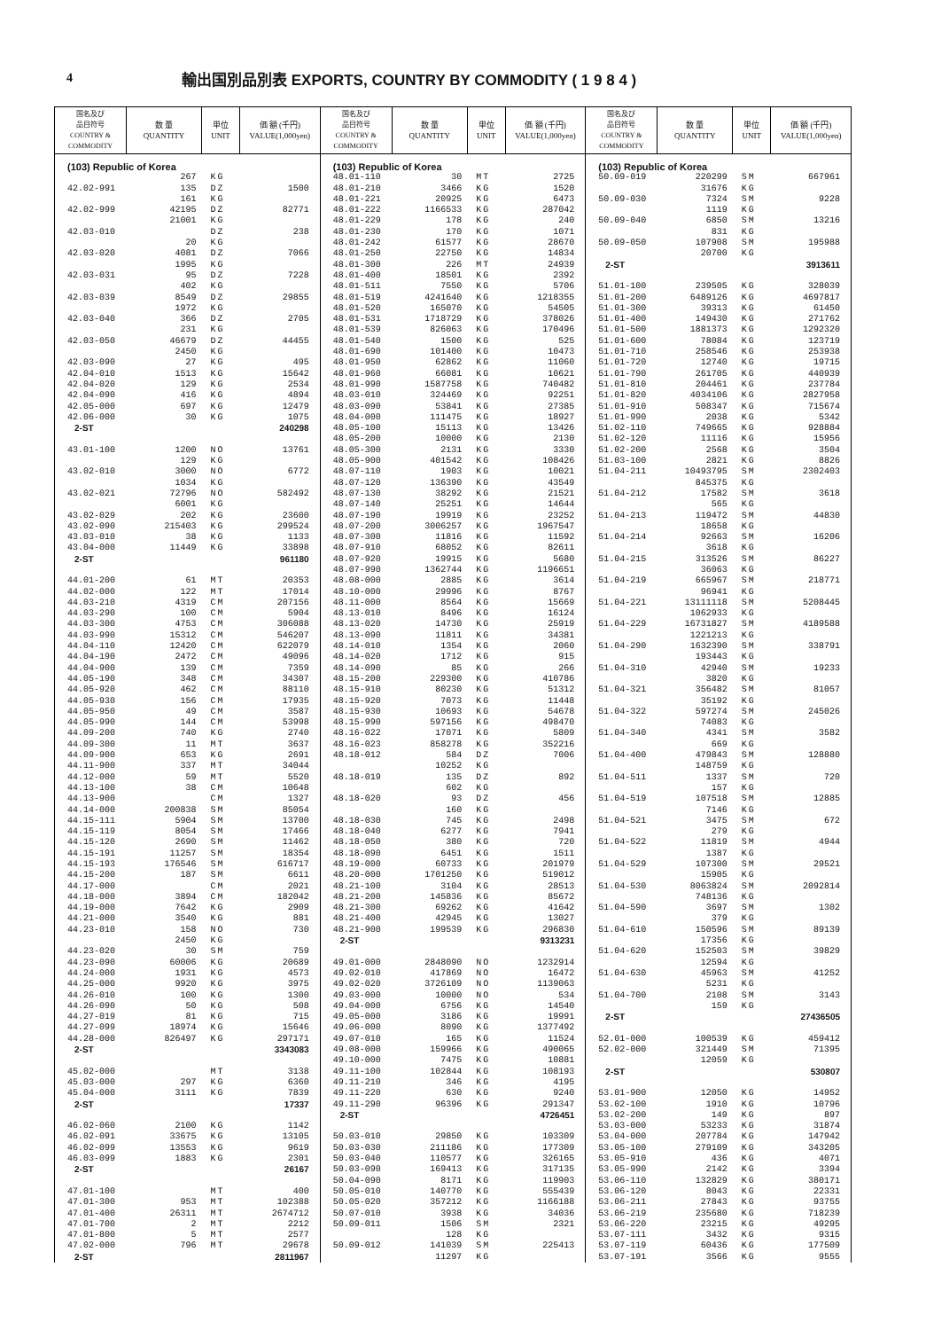4 輸出国別品別表 EXPORTS, COUNTRY BY COMMODITY ( 1 9 8 4 )
| 国名及び 品目符号 COUNTRY & COMMODITY | 数 量 QUANTITY | 単位 UNIT | 価 額 (千円) VALUE(1,000yen) |
| --- | --- | --- | --- |
| (103) Republic of Korea | | | |
| | 267 | KG | |
| 42.02-991 | 135 | DZ | 1500 |
| | 161 | KG | |
| 42.02-999 | 42195 | DZ | 82771 |
| | 21001 | KG | |
| 42.03-010 | | DZ | 238 |
| | 20 | KG | |
| 42.03-020 | 4081 | DZ | 7066 |
| | 1995 | KG | |
| 42.03-031 | 95 | DZ | 7228 |
| | 402 | KG | |
| 42.03-039 | 8549 | DZ | 29855 |
| | 1972 | KG | |
| 42.03-040 | 366 | DZ | 2705 |
| | 231 | KG | |
| 42.03-050 | 46679 | DZ | 44455 |
| | 2450 | KG | |
| 42.03-090 | 27 | KG | 495 |
| 42.04-010 | 1513 | KG | 15642 |
| 42.04-020 | 129 | KG | 2534 |
| 42.04-090 | 416 | KG | 4894 |
| 42.05-000 | 697 | KG | 12479 |
| 42.06-000 | 30 | KG | 1075 |
| 2-ST | | | 240298 |
| 43.01-100 | 1200 | NO | 13761 |
| | 129 | KG | |
| 43.02-010 | 3000 | NO | 6772 |
| | 1034 | KG | |
| 43.02-021 | 72796 | NO | 582492 |
| | 6001 | KG | |
| 43.02-029 | 202 | KG | 23600 |
| 43.02-090 | 215403 | KG | 299524 |
| 43.03-010 | 38 | KG | 1133 |
| 43.04-000 | 11449 | KG | 33898 |
| 2-ST | | | 961180 |
| 44.01-200 | 61 | MT | 20353 |
| 44.02-000 | 122 | MT | 17014 |
| 44.03-210 | 4319 | CM | 207156 |
| 44.03-290 | 100 | CM | 5904 |
| 44.03-300 | 4753 | CM | 306088 |
| 44.03-990 | 15312 | CM | 546207 |
| 44.04-110 | 12420 | CM | 622079 |
| 44.04-190 | 2472 | CM | 49096 |
| 44.04-900 | 139 | CM | 7359 |
| 44.05-190 | 348 | CM | 34307 |
| 44.05-920 | 462 | CM | 88110 |
| 44.05-930 | 156 | CM | 17935 |
| 44.05-950 | 49 | CM | 3587 |
| 44.05-990 | 144 | CM | 53998 |
| 44.09-200 | 740 | KG | 2740 |
| 44.09-300 | 11 | MT | 3637 |
| 44.09-900 | 653 | KG | 2691 |
| 44.11-900 | 337 | MT | 34044 |
| 44.12-000 | 59 | MT | 5520 |
| 44.13-100 | 38 | CM | 10648 |
| 44.13-900 | | CM | 1327 |
| 44.14-000 | 200838 | SM | 85054 |
| 44.15-111 | 5904 | SM | 13700 |
| 44.15-119 | 8054 | SM | 17466 |
| 44.15-120 | 2690 | SM | 11462 |
| 44.15-191 | 11257 | SM | 18354 |
| 44.15-193 | 176546 | SM | 616717 |
| 44.15-200 | 187 | SM | 6611 |
| 44.17-000 | | CM | 2021 |
| 44.18-000 | 3894 | CM | 182042 |
| 44.19-000 | 7642 | KG | 2909 |
| 44.21-000 | 3540 | KG | 881 |
| 44.23-010 | 158 | NO | 730 |
| | 2450 | KG | |
| 44.23-020 | 30 | SM | 759 |
| 44.23-090 | 60006 | KG | 20689 |
| 44.24-000 | 1931 | KG | 4573 |
| 44.25-000 | 9920 | KG | 3975 |
| 44.26-010 | 100 | KG | 1300 |
| 44.26-090 | 50 | KG | 508 |
| 44.27-019 | 81 | KG | 715 |
| 44.27-099 | 18974 | KG | 15646 |
| 44.28-000 | 826497 | KG | 297171 |
| 2-ST | | | 3343083 |
| 45.02-000 | | MT | 3138 |
| 45.03-000 | 297 | KG | 6360 |
| 45.04-000 | 3111 | KG | 7839 |
| 2-ST | | | 17337 |
| 46.02-060 | 2100 | KG | 1142 |
| 46.02-091 | 33675 | KG | 13105 |
| 46.02-099 | 13553 | KG | 9619 |
| 46.03-099 | 1883 | KG | 2301 |
| 2-ST | | | 26167 |
| 47.01-100 | | MT | 400 |
| 47.01-300 | 953 | MT | 102388 |
| 47.01-400 | 26311 | MT | 2674712 |
| 47.01-700 | 2 | MT | 2212 |
| 47.01-800 | 5 | MT | 2577 |
| 47.02-000 | 796 | MT | 29678 |
| 2-ST | | | 2811967 |
| 国名及び 品目符号 COUNTRY & COMMODITY | 数 量 QUANTITY | 単位 UNIT | 価 額 (千円) VALUE(1,000yen) |
| --- | --- | --- | --- |
| (103) Republic of Korea | | | |
| 48.01-110 | 30 | MT | 2725 |
| 48.01-210 | 3466 | KG | 1520 |
| 48.01-221 | 20925 | KG | 6473 |
| 48.01-222 | 1166533 | KG | 287042 |
| 48.01-229 | 178 | KG | 240 |
| 48.01-230 | 170 | KG | 1071 |
| 48.01-242 | 61577 | KG | 28670 |
| 48.01-250 | 22750 | KG | 14834 |
| 48.01-300 | 226 | MT | 24939 |
| 48.01-400 | 18501 | KG | 2392 |
| 48.01-511 | 7550 | KG | 5706 |
| 48.01-519 | 4241640 | KG | 1218355 |
| 48.01-520 | 165070 | KG | 54505 |
| 48.01-531 | 1718729 | KG | 378026 |
| 48.01-539 | 826063 | KG | 170496 |
| 48.01-540 | 1500 | KG | 525 |
| 48.01-690 | 101400 | KG | 10473 |
| 48.01-950 | 62862 | KG | 11060 |
| 48.01-960 | 66081 | KG | 10621 |
| 48.01-990 | 1587758 | KG | 740482 |
| 48.03-010 | 324469 | KG | 92251 |
| 48.03-090 | 53841 | KG | 27385 |
| 48.04-000 | 111475 | KG | 18927 |
| 48.05-100 | 15113 | KG | 13426 |
| 48.05-200 | 10000 | KG | 2130 |
| 48.05-300 | 2131 | KG | 3330 |
| 48.05-900 | 401542 | KG | 108426 |
| 48.07-110 | 1903 | KG | 10021 |
| 48.07-120 | 136390 | KG | 43549 |
| 48.07-130 | 38292 | KG | 21521 |
| 48.07-140 | 25251 | KG | 14644 |
| 48.07-190 | 19919 | KG | 23252 |
| 48.07-200 | 3006257 | KG | 1967547 |
| 48.07-300 | 11816 | KG | 11592 |
| 48.07-910 | 68052 | KG | 82611 |
| 48.07-920 | 19915 | KG | 5680 |
| 48.07-990 | 1362744 | KG | 1196651 |
| 48.08-000 | 2885 | KG | 3614 |
| 48.10-000 | 29996 | KG | 8767 |
| 48.11-000 | 8564 | KG | 15669 |
| 48.13-010 | 8496 | KG | 16124 |
| 48.13-020 | 14730 | KG | 25919 |
| 48.13-090 | 11811 | KG | 34381 |
| 48.14-010 | 1354 | KG | 2060 |
| 48.14-020 | 1712 | KG | 915 |
| 48.14-090 | 85 | KG | 266 |
| 48.15-200 | 229300 | KG | 410786 |
| 48.15-910 | 80230 | KG | 51312 |
| 48.15-920 | 7073 | KG | 11448 |
| 48.15-930 | 10693 | KG | 54678 |
| 48.15-990 | 597156 | KG | 498470 |
| 48.16-022 | 17071 | KG | 5809 |
| 48.16-023 | 858278 | KG | 352216 |
| 48.18-012 | 584 | DZ | 7006 |
| | 10252 | KG | |
| 48.18-019 | 135 | DZ | 892 |
| | 602 | KG | |
| 48.18-020 | 93 | DZ | 456 |
| | 160 | KG | |
| 48.18-030 | 745 | KG | 2498 |
| 48.18-040 | 6277 | KG | 7941 |
| 48.18-050 | 380 | KG | 720 |
| 48.18-090 | 6451 | KG | 1511 |
| 48.19-000 | 60733 | KG | 201979 |
| 48.20-000 | 1701250 | KG | 519012 |
| 48.21-100 | 3104 | KG | 28513 |
| 48.21-200 | 145836 | KG | 85672 |
| 48.21-300 | 69262 | KG | 41642 |
| 48.21-400 | 42945 | KG | 13027 |
| 48.21-900 | 199539 | KG | 296830 |
| 2-ST | | | 9313231 |
| 49.01-000 | 2848090 | NO | 1232914 |
| 49.02-010 | 417869 | NO | 16472 |
| 49.02-020 | 3726109 | NO | 1139063 |
| 49.03-000 | 10000 | NO | 534 |
| 49.04-000 | 6756 | KG | 14540 |
| 49.05-000 | 3186 | KG | 19991 |
| 49.06-000 | 8090 | KG | 1377492 |
| 49.07-010 | 165 | KG | 11524 |
| 49.08-000 | 159966 | KG | 490065 |
| 49.10-000 | 7475 | KG | 10881 |
| 49.11-100 | 102844 | KG | 108193 |
| 49.11-210 | 346 | KG | 4195 |
| 49.11-220 | 630 | KG | 9240 |
| 49.11-290 | 96396 | KG | 291347 |
| 2-ST | | | 4726451 |
| 50.03-010 | 29850 | KG | 103309 |
| 50.03-030 | 211186 | KG | 177309 |
| 50.03-040 | 110577 | KG | 326165 |
| 50.03-090 | 169413 | KG | 317135 |
| 50.04-090 | 8171 | KG | 119903 |
| 50.05-010 | 140770 | KG | 555439 |
| 50.05-020 | 357212 | KG | 1166188 |
| 50.07-010 | 3938 | KG | 34036 |
| 50.09-011 | 1506 | SM | 2321 |
| | 128 | KG | |
| 50.09-012 | 141039 | SM | 225413 |
| | 11297 | KG | |
| 国名及び 品目符号 COUNTRY & COMMODITY | 数 量 QUANTITY | 単位 UNIT | 価 額 (千円) VALUE(1,000yen) |
| --- | --- | --- | --- |
| (103) Republic of Korea | | | |
| 50.09-019 | 220299 | SM | 667961 |
| | 31676 | KG | |
| 50.09-030 | 7324 | SM | 9228 |
| | 1119 | KG | |
| 50.09-040 | 6850 | SM | 13216 |
| | 831 | KG | |
| 50.09-050 | 107908 | SM | 195988 |
| | 20700 | KG | |
| 2-ST | | | 3913611 |
| 51.01-100 | 239505 | KG | 328039 |
| 51.01-200 | 6489126 | KG | 4697817 |
| 51.01-300 | 39313 | KG | 61450 |
| 51.01-400 | 149430 | KG | 271762 |
| 51.01-500 | 1881373 | KG | 1292320 |
| 51.01-600 | 78084 | KG | 123719 |
| 51.01-710 | 258546 | KG | 253938 |
| 51.01-720 | 12740 | KG | 19715 |
| 51.01-790 | 261705 | KG | 440939 |
| 51.01-810 | 204461 | KG | 237784 |
| 51.01-820 | 4034106 | KG | 2827958 |
| 51.01-910 | 508347 | KG | 715674 |
| 51.01-990 | 2038 | KG | 5342 |
| 51.02-110 | 749665 | KG | 928884 |
| 51.02-120 | 11116 | KG | 15956 |
| 51.02-200 | 2568 | KG | 3504 |
| 51.03-100 | 2821 | KG | 8826 |
| 51.04-211 | 10493795 | SM | 2302403 |
| | 845375 | KG | |
| 51.04-212 | 17582 | SM | 3618 |
| | 565 | KG | |
| 51.04-213 | 119472 | SM | 44830 |
| | 18658 | KG | |
| 51.04-214 | 92663 | SM | 16206 |
| | 3618 | KG | |
| 51.04-215 | 313526 | SM | 86227 |
| | 36063 | KG | |
| 51.04-219 | 665967 | SM | 218771 |
| | 96941 | KG | |
| 51.04-221 | 13111118 | SM | 5208445 |
| | 1062933 | KG | |
| 51.04-229 | 16731827 | SM | 4189588 |
| | 1221213 | KG | |
| 51.04-290 | 1632390 | SM | 338791 |
| | 193443 | KG | |
| 51.04-310 | 42940 | SM | 19233 |
| | 3820 | KG | |
| 51.04-321 | 356482 | SM | 81057 |
| | 35192 | KG | |
| 51.04-322 | 597274 | SM | 245026 |
| | 74083 | KG | |
| 51.04-340 | 4341 | SM | 3582 |
| | 669 | KG | |
| 51.04-400 | 479843 | SM | 128880 |
| | 148759 | KG | |
| 51.04-511 | 1337 | SM | 720 |
| | 157 | KG | |
| 51.04-519 | 107518 | SM | 12885 |
| | 7146 | KG | |
| 51.04-521 | 3475 | SM | 672 |
| | 279 | KG | |
| 51.04-522 | 11819 | SM | 4944 |
| | 1387 | KG | |
| 51.04-529 | 107300 | SM | 29521 |
| | 15905 | KG | |
| 51.04-530 | 8063824 | SM | 2092814 |
| | 748136 | KG | |
| 51.04-590 | 3697 | SM | 1302 |
| | 379 | KG | |
| 51.04-610 | 150596 | SM | 89139 |
| | 17356 | KG | |
| 51.04-620 | 152503 | SM | 39829 |
| | 12594 | KG | |
| 51.04-630 | 45963 | SM | 41252 |
| | 5231 | KG | |
| 51.04-700 | 2108 | SM | 3143 |
| | 159 | KG | |
| 2-ST | | | 27436505 |
| 52.01-000 | 100539 | KG | 459412 |
| 52.02-000 | 321449 | SM | 71395 |
| | 12059 | KG | |
| 2-ST | | | 530807 |
| 53.01-900 | 12050 | KG | 14952 |
| 53.02-100 | 1910 | KG | 10796 |
| 53.02-200 | 149 | KG | 897 |
| 53.03-000 | 53233 | KG | 31874 |
| 53.04-000 | 207784 | KG | 147942 |
| 53.05-100 | 279109 | KG | 343205 |
| 53.05-910 | 436 | KG | 4071 |
| 53.05-990 | 2142 | KG | 3394 |
| 53.06-110 | 132829 | KG | 380171 |
| 53.06-120 | 8043 | KG | 22331 |
| 53.06-211 | 27843 | KG | 93755 |
| 53.06-219 | 235680 | KG | 718239 |
| 53.06-220 | 23215 | KG | 49295 |
| 53.07-111 | 3432 | KG | 9315 |
| 53.07-119 | 60436 | KG | 177509 |
| 53.07-191 | 3566 | KG | 9555 |